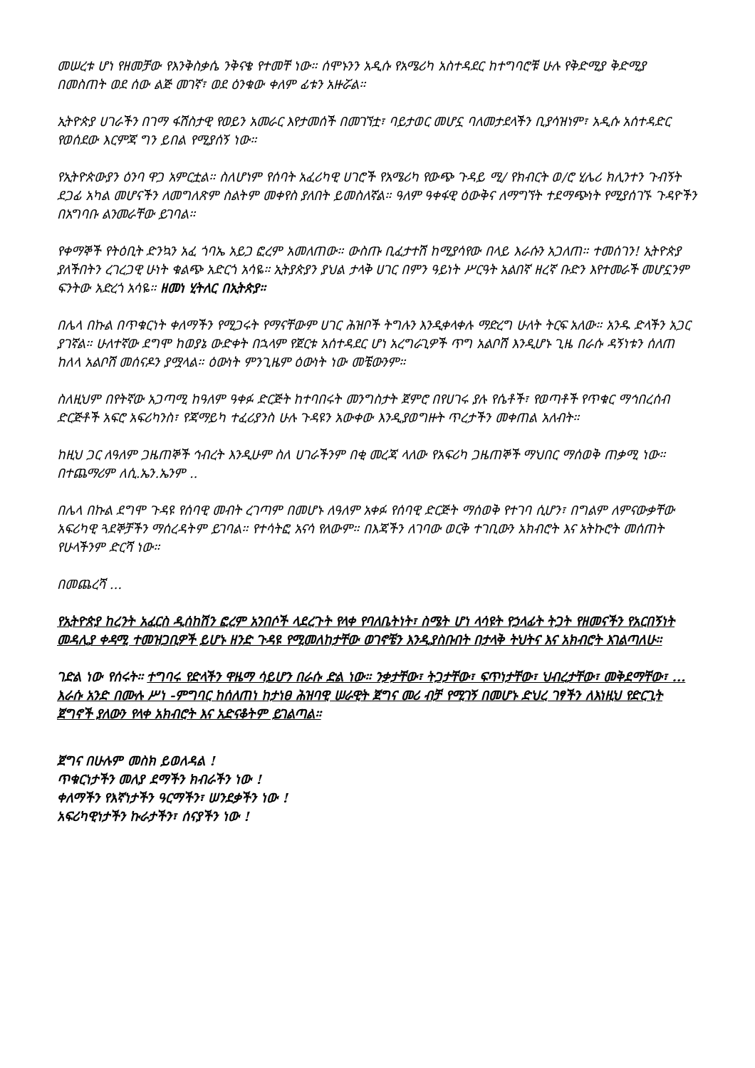መሠረቱ ሆነ የዘመቻው የእንቅስቃሴ ንቅናቄ የተመቸ ነው። ሰሞኑንን አዲሱ የአሜሪካ አስተዳደር ከተግባሮቹ ሁሉ የቅድሚያ ቅድሚያ በመስጠት ወደ ሰው ልጅ መገኛ፣ ወደ ዕንቁው ቀለም ፊቱን አዙሯል።
ኢትዮጵያ ሀገራችን በገማ ፋሽስታዊ የወይን አመራር እየታመሰች በመገኘቷ፣ ባይታወር መሆኗ ባለመታደላችን ቢያሳዝነም፣ አዲሱ አሰተዳድር የወሰደው እርምጃ ግን ይበል የሚያሰኝ ነው።
የኢትዮጵውያን ዕንባ ዋጋ አምርቷል። ስለሆነም የሰባት አፈሪካዊ ሀገሮች የአሜሪካ የውጭ ጉዳይ ሚ/ የክብርት ወ/ሮ ሂሌሪ ክሊንተን ጉብኝት ደጋፊ አካል መሆናችን ለመግለጽም ስልትም መቀየስ ያለበት ይመስለኛል። ዓለም ዓቀፋዊ ዕውቅና ለማግኘት ተደማጭነት የሚያሰገኙ ጉዳዮችን በአግባቡ ልንመራቸው ይገባል።
የቀማኞች የትዕቢት ድንኳን አፈ ጎባኤ አይጋ ፎረም አመለጠው። ውስጡ ቢፈታተሽ ከሚያሳየው በላይ እራሱን አጋለጠ። ተመሰገን! ኢትዮጵያ ያለችበትን ረገረጋዊ ሁነት ቁልጭ አድርጎ አሳዬ። ኢትያጵያን ያህል ታላቅ ሀገር በምን ዓይነት ሥርዓት አልበኛ ዘረኛ ቡድን እየተመራች መሆኗንም ፍንትው አድረጎ አሳዬ። ዘመነ ሂትለር በኢትጵያ።
በሌላ በኩል በጥቁርነት ቀለማችን የሚጋሩት የማናቸውም ሀገር ሕዝቦች ትግሉን እንዲቀላቀሉ ማድረግ ሁለት ትርፍ አለው። አንዱ ድላችን አጋር ያገኛል። ሁለተኛው ደግሞ ከወያኔ ውድቀት በኋላም የጀርቱ አሰተዳደር ሆነ አረግራጊዎች ጥግ አልቦሽ እንዲሆኑ ጊዜ በራሱ ዳኝነቱን ሰለጠ ከለላ አልቦሽ መሰናዶን ያሟላል። ዕውነት ምንጊዜም ዕውነት ነው መቼውንም።
ስለዚህም በየትኛው አጋጣሚ ከዓለም ዓቀፉ ድርጅት ከተባበሩት መንግስታት ጀምሮ በየሀገሩ ያሉ የሴቶች፣ የወጣቶች የጥቁር ማኅበረሰብ ድርጅቶች አፍሮ አፍሪካንስ፣ የጃማይካ ተፈሪያንስ ሁሉ ጉዳዩን አውቀው እንዲያወግዙት ጥረታችን መቀጠል አለብት።
ከዚህ ጋር ለዓለም ጋዜጠኞች ኅብረት እንዲሁም ስለ ሀገራችንም በቂ መረጃ ላለው የአፍሪካ ጋዜጠኞች ማህበር ማሰወቅ ጠቃሚ ነው። በተጨማሪም ለሲ.ኤን.ኤንም ..
በሌላ በኩል ደግሞ ጉዳዩ የሰባዊ መብት ረገጣም በመሆኑ ለዓለም አቀፉ የሰባዊ ድርጅት ማሰወቅ የተገባ ሲሆን፣ በግልም ለምናውቃቸው አፍሪካዊ ጓደኞቻችን ማሰረዳትም ይገባል። የተሳትፎ አናሳ የለውም። በእጃችን ለገባው ወርቅ ተገቢውን አክብሮት እና አትኩሮት መሰጠት የሁላችንም ድርሻ ነው።
በመጨረሻ ...
የኢትዮጵያ ከረንት አፈርስ ዲሰከሽን ፎረም አንበሶች ላደረጉት የላቀ የባለቤትነት፣ ስሜት ሆነ ላሳዩት የኃላፊት ትጋት የዘመናችን የአርበኝነት መዳሊያ ቀዳሚ ተመዝጋቢዎች ይሆኑ ዘንድ ጉዳዩ የሚመለከታቸው ወገኖቼን እንዲያስቡበት በታላቅ ትህትና እና አክብሮት እገልጣለሁ።
ገድል ነው የሰሩት። ተግባሩ የድላችን ዋዜማ ሳይሆን በራሱ ድል ነው። ንቃታቸው፣ ትጋታቸው፣ ፍጥነታቸው፣ ህብረታቸው፣ መቅደማቸው፣ ... እራሱ አንድ በሙሉ ሥነ -ምግባር ከሰለጠነ ከታነፀ ሕዝባዊ ሠራዊት ጀግና መሪ ብቻ የሚገኝ በመሆኑ ድህረ ገፃችን ለእነዚህ የድርጊት ጀግኖች ያለውን የላቀ አክብሮት እና አድናቆትም ይገልጣል።
ጀግና በሁሉም መስክ ይወለዳል !
ጥቁርነታችን መለያ ደማችን ክብራችን ነው !
ቀለማችን የእኛነታችን ዓርማችን፣ ሠንደቃችን ነው !
አፍሪካዊነታችን ኩራታችን፣ ሰናያችን ነው !